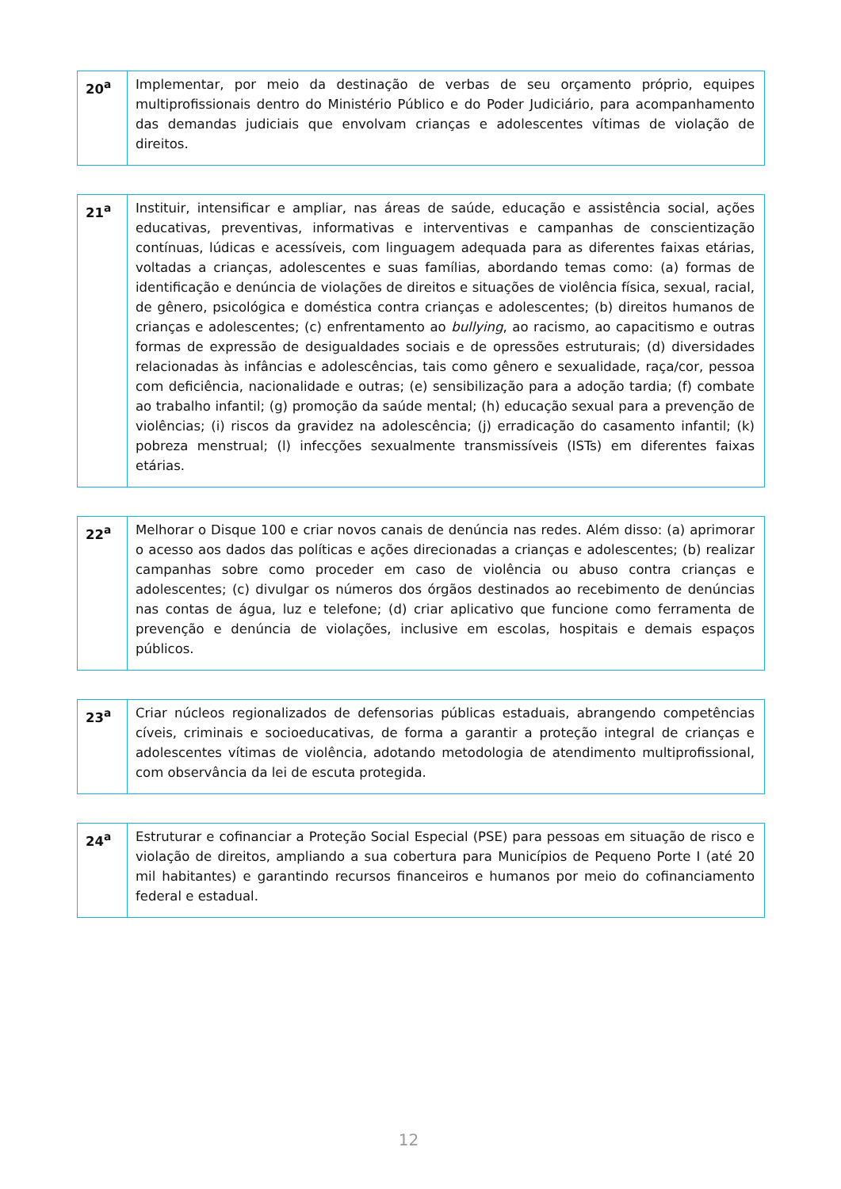| 20<sup>a</sup> | Implementar, por meio da destinação de verbas de seu orçamento próprio, equipes multiprofissionais dentro do Ministério Público e do Poder Judiciário, para acompanhamento das demandas judiciais que envolvam crianças e adolescentes vítimas de violação de direitos. |
| 21<sup>a</sup> | Instituir, intensificar e ampliar, nas áreas de saúde, educação e assistência social, ações educativas, preventivas, informativas e interventivas e campanhas de conscientização contínuas, lúdicas e acessíveis, com linguagem adequada para as diferentes faixas etárias, voltadas a crianças, adolescentes e suas famílias, abordando temas como: (a) formas de identificação e denúncia de violações de direitos e situações de violência física, sexual, racial, de gênero, psicológica e doméstica contra crianças e adolescentes; (b) direitos humanos de crianças e adolescentes; (c) enfrentamento ao bullying , ao racismo, ao capacitismo e outras formas de expressão de desigualdades sociais e de opressões estruturais; (d) diversidades relacionadas às infâncias e adolescências, tais como gênero e sexualidade, raça/cor, pessoa com deficiência, nacionalidade e outras; (e) sensibilização para a adoção tardia; (f) combate ao trabalho infantil; (g) promoção da saúde mental; (h) educação sexual para a prevenção de violências; (i) riscos da gravidez na adolescência; (j) erradicação do casamento infantil; (k) pobreza menstrual; (l) infecções sexualmente transmissíveis (ISTs) em diferentes faixas etárias. |
| 22<sup>a</sup> | Melhorar o Disque 100 e criar novos canais de denúncia nas redes. Além disso: (a) aprimorar o acesso aos dados das políticas e ações direcionadas a crianças e adolescentes; (b) realizar campanhas sobre como proceder em caso de violência ou abuso contra crianças e adolescentes; (c) divulgar os números dos órgãos destinados ao recebimento de denúncias nas contas de água, luz e telefone; (d) criar aplicativo que funcione como ferramenta de prevenção e denúncia de violações, inclusive em escolas, hospitais e demais espaços públicos. |
| 23<sup>a</sup> | Criar núcleos regionalizados de defensorias públicas estaduais, abrangendo competências cíveis, criminais e socioeducativas, de forma a garantir a proteção integral de crianças e adolescentes vítimas de violência, adotando metodologia de atendimento multiprofissional, com observância da lei de escuta protegida. |
| 24<sup>a</sup> | Estruturar e cofinanciar a Proteção Social Especial (PSE) para pessoas em situação de risco e violação de direitos, ampliando a sua cobertura para Municípios de Pequeno Porte I (até 20 mil habitantes) e garantindo recursos financeiros e humanos por meio do cofinanciamento federal e estadual. |
12